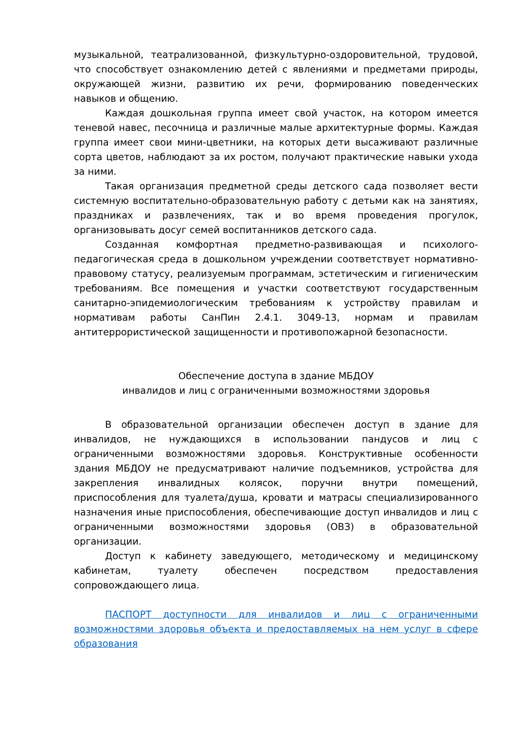музыкальной, театрализованной, физкультурно-оздоровительной, трудовой, что способствует ознакомлению детей с явлениями и предметами природы, окружающей жизни, развитию их речи, формированию поведенческих навыков и общению.
Каждая дошкольная группа имеет свой участок, на котором имеется теневой навес, песочница и различные малые архитектурные формы. Каждая группа имеет свои мини-цветники, на которых дети высаживают различные сорта цветов, наблюдают за их ростом, получают практические навыки ухода за ними.
Такая организация предметной среды детского сада позволяет вести системную воспитательно-образовательную работу с детьми как на занятиях, праздниках и развлечениях, так и во время проведения прогулок, организовывать досуг семей воспитанников детского сада.
Созданная комфортная предметно-развивающая и психолого-педагогическая среда в дошкольном учреждении соответствует нормативно-правовому статусу, реализуемым программам, эстетическим и гигиеническим требованиям. Все помещения и участки соответствуют государственным санитарно-эпидемиологическим требованиям к устройству правилам и нормативам работы СанПин 2.4.1. 3049-13, нормам и правилам антитеррористической защищенности и противопожарной безопасности.
Обеспечение доступа в здание МБДОУ
инвалидов и лиц с ограниченными возможностями здоровья
В образовательной организации обеспечен доступ в здание для инвалидов, не нуждающихся в использовании пандусов и лиц с ограниченными возможностями здоровья. Конструктивные особенности здания МБДОУ не предусматривают наличие подъемников, устройства для закрепления инвалидных колясок, поручни внутри помещений, приспособления для туалета/душа, кровати и матрасы специализированного назначения иные приспособления, обеспечивающие доступ инвалидов и лиц с ограниченными возможностями здоровья (ОВЗ) в образовательной организации.
Доступ к кабинету заведующего, методическому и медицинскому кабинетам, туалету обеспечен посредством предоставления сопровождающего лица.
ПАСПОРТ доступности для инвалидов и лиц с ограниченными возможностями здоровья объекта и предоставляемых на нем услуг в сфере образования